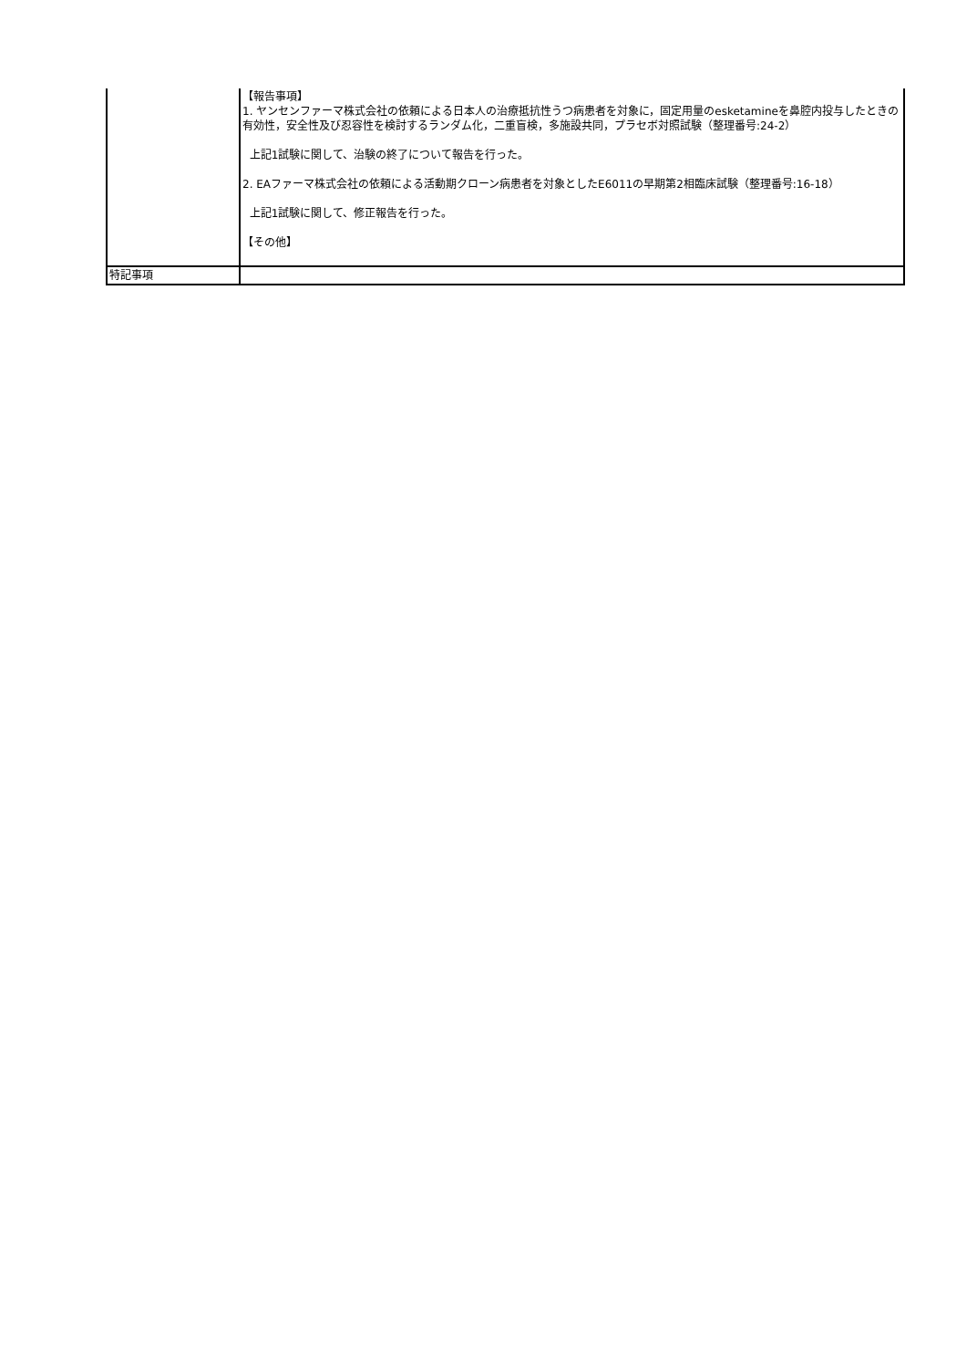| | 【報告事項】 1. ヤンセンファーマ株式会社の依頼による日本人の治療抵抗性うつ病患者を対象に，固定用量のesketamineを鼻腔内投与したときの有効性，安全性及び忍容性を検討するランダム化，二重盲検，多施設共同，プラセボ対照試験（整理番号:24-2） 上記1試験に関して、治験の終了について報告を行った。 2. EAファーマ株式会社の依頼による活動期クローン病患者を対象としたE6011の早期第2相臨床試験（整理番号:16-18） 上記1試験に関して、修正報告を行った。 【その他】 |
| 特記事項 | |